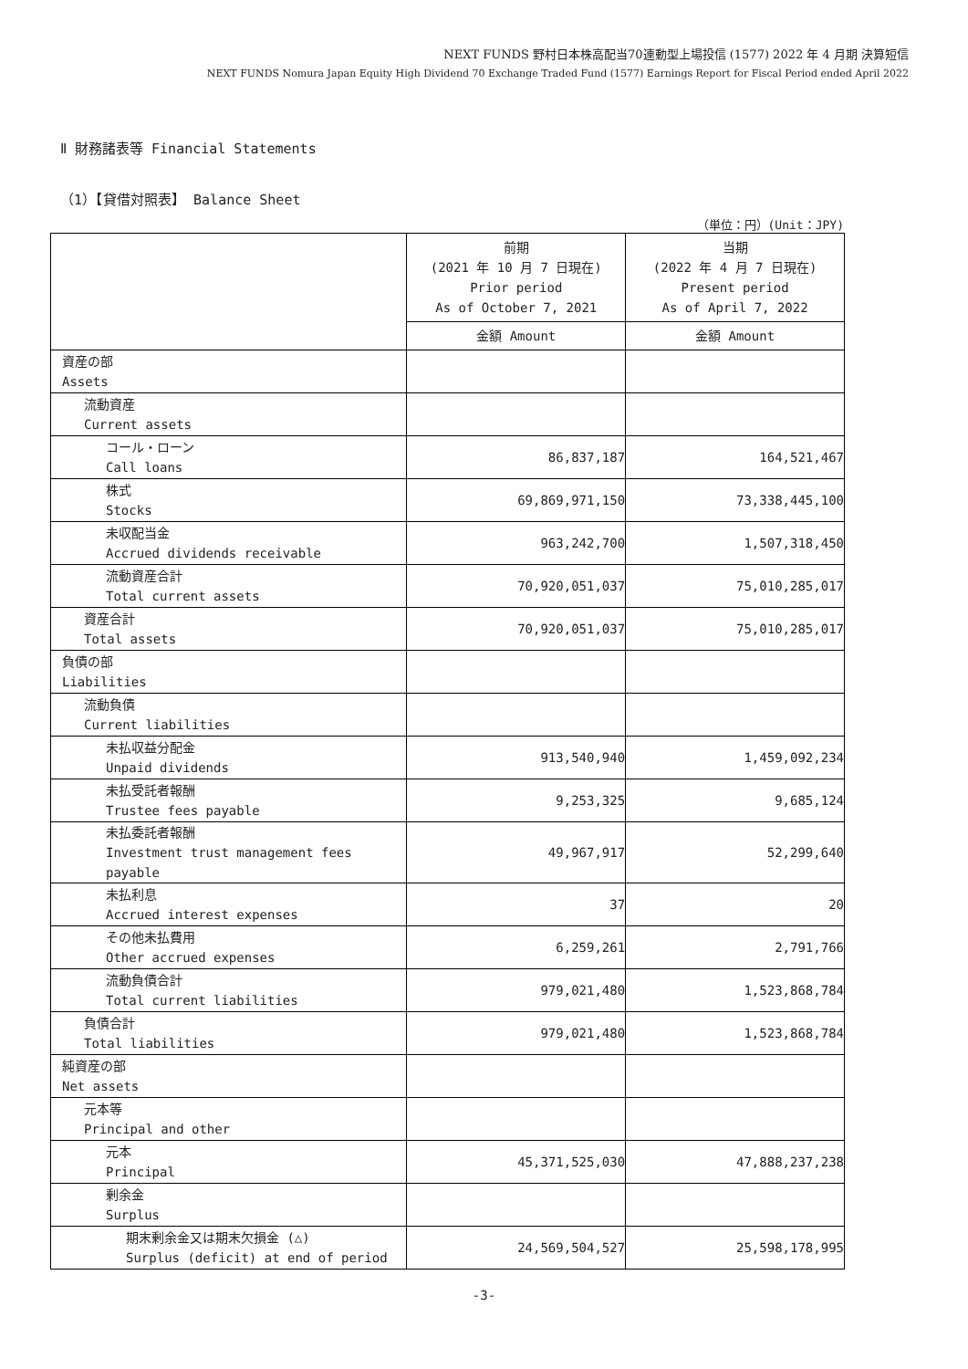NEXT FUNDS 野村日本株高配当70連動型上場投信 (1577) 2022 年 4 月期 決算短信
NEXT FUNDS Nomura Japan Equity High Dividend 70 Exchange Traded Fund (1577) Earnings Report for Fiscal Period ended April 2022
Ⅱ 財務諸表等 Financial Statements
（1）【貸借対照表】 Balance Sheet
（単位：円）(Unit：JPY)
| | 前期 (2021 年 10 月 7 日現在) Prior period As of October 7, 2021 | 当期 (2022 年 4 月 7 日現在) Present period As of April 7, 2022 |
| --- | --- | --- |
| | 金額 Amount | 金額 Amount |
| 資産の部 Assets | | |
| 流動資産 Current assets | | |
| コール・ローン Call loans | 86,837,187 | 164,521,467 |
| 株式 Stocks | 69,869,971,150 | 73,338,445,100 |
| 未収配当金 Accrued dividends receivable | 963,242,700 | 1,507,318,450 |
| 流動資産合計 Total current assets | 70,920,051,037 | 75,010,285,017 |
| 資産合計 Total assets | 70,920,051,037 | 75,010,285,017 |
| 負債の部 Liabilities | | |
| 流動負債 Current liabilities | | |
| 未払収益分配金 Unpaid dividends | 913,540,940 | 1,459,092,234 |
| 未払受託者報酬 Trustee fees payable | 9,253,325 | 9,685,124 |
| 未払委託者報酬 Investment trust management fees payable | 49,967,917 | 52,299,640 |
| 未払利息 Accrued interest expenses | 37 | 20 |
| その他未払費用 Other accrued expenses | 6,259,261 | 2,791,766 |
| 流動負債合計 Total current liabilities | 979,021,480 | 1,523,868,784 |
| 負債合計 Total liabilities | 979,021,480 | 1,523,868,784 |
| 純資産の部 Net assets | | |
| 元本等 Principal and other | | |
| 元本 Principal | 45,371,525,030 | 47,888,237,238 |
| 剰余金 Surplus | | |
| 期末剰余金又は期末欠損金 (△) Surplus (deficit) at end of period | 24,569,504,527 | 25,598,178,995 |
-3-